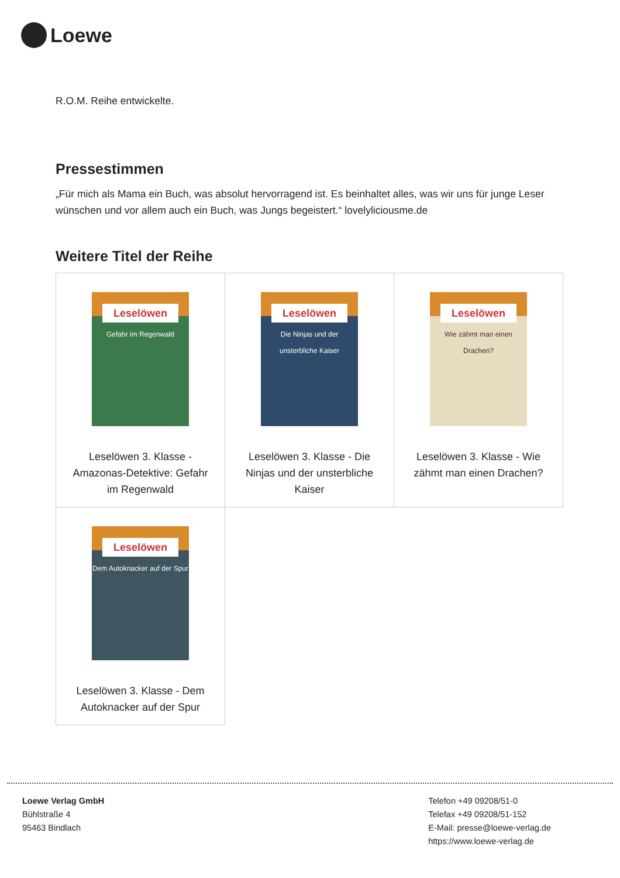Loewe
R.O.M. Reihe entwickelte.
Pressestimmen
„Für mich als Mama ein Buch, was absolut hervorragend ist. Es beinhaltet alles, was wir uns für junge Leser wünschen und vor allem auch ein Buch, was Jungs begeistert.“ lovelyliciousme.de
Weitere Titel der Reihe
| Leselöwen Gefahr im Regenwald Leselöwen 3. Klasse - Amazonas-Detektive: Gefahr im Regenwald | Leselöwen Die Ninjas und der unsterbliche Kaiser Leselöwen 3. Klasse - Die Ninjas und der unsterbliche Kaiser | Leselöwen Wie zähmt man einen Drachen? Leselöwen 3. Klasse - Wie zähmt man einen Drachen? |
| Leselöwen Dem Autoknacker auf der Spur Leselöwen 3. Klasse - Dem Autoknacker auf der Spur | | |
Loewe Verlag GmbH
Bühlstraße 4
95463 Bindlach
Telefon +49 09208/51-0
Telefax +49 09208/51-152
E-Mail: presse@loewe-verlag.de
https://www.loewe-verlag.de